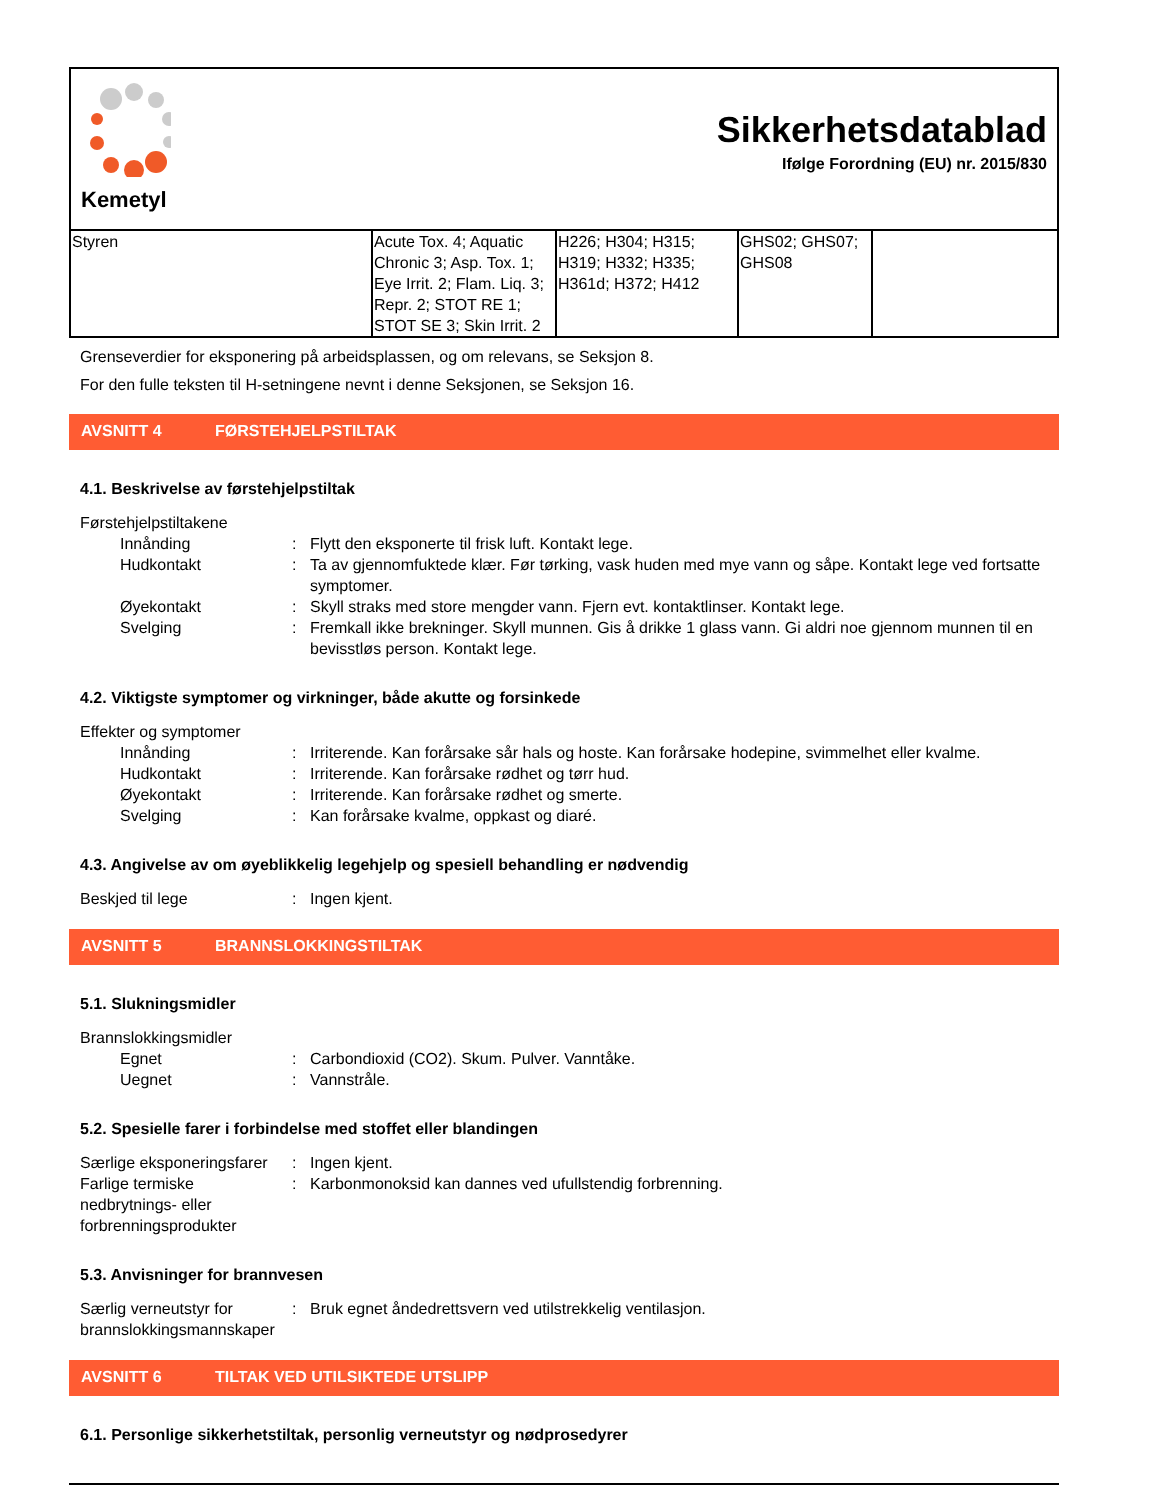Kemetyl
Sikkerhetsdatablad
Ifølge Forordning (EU) nr. 2015/830
| Styren | Acute Tox. 4; Aquatic Chronic 3; Asp. Tox. 1; Eye Irrit. 2; Flam. Liq. 3; Repr. 2; STOT RE 1; STOT SE 3; Skin Irrit. 2 | H226; H304; H315; H319; H332; H335; H361d; H372; H412 | GHS02; GHS07; GHS08 | |
Grenseverdier for eksponering på arbeidsplassen, og om relevans, se Seksjon 8.
For den fulle teksten til H-setningene nevnt i denne Seksjonen, se Seksjon 16.
AVSNITT 4 FØRSTEHJELPSTILTAK
4.1. Beskrivelse av førstehjelpstiltak
Førstehjelpstiltakene
Innånding : Flytt den eksponerte til frisk luft. Kontakt lege.
Hudkontakt : Ta av gjennomfuktede klær. Før tørking, vask huden med mye vann og såpe. Kontakt lege ved fortsatte symptomer.
Øyekontakt : Skyll straks med store mengder vann. Fjern evt. kontaktlinser. Kontakt lege.
Svelging : Fremkall ikke brekninger. Skyll munnen. Gis å drikke 1 glass vann. Gi aldri noe gjennom munnen til en bevisstløs person. Kontakt lege.
4.2. Viktigste symptomer og virkninger, både akutte og forsinkede
Effekter og symptomer
Innånding : Irriterende. Kan forårsake sår hals og hoste. Kan forårsake hodepine, svimmelhet eller kvalme.
Hudkontakt : Irriterende. Kan forårsake rødhet og tørr hud.
Øyekontakt : Irriterende. Kan forårsake rødhet og smerte.
Svelging : Kan forårsake kvalme, oppkast og diaré.
4.3. Angivelse av om øyeblikkelig legehjelp og spesiell behandling er nødvendig
Beskjed til lege : Ingen kjent.
AVSNITT 5 BRANNSLOKKINGSTILTAK
5.1. Slukningsmidler
Brannslokkingsmidler
Egnet : Carbondioxid (CO2). Skum. Pulver. Vanntåke.
Uegnet : Vannstråle.
5.2. Spesielle farer i forbindelse med stoffet eller blandingen
Særlige eksponeringsfarer
: Ingen kjent.
Farlige termiske nedbrytnings- eller forbrenningsprodukter
: Karbonmonoksid kan dannes ved ufullstendig forbrenning.
5.3. Anvisninger for brannvesen
Særlig verneutstyr for brannslokkingsmannskaper
: Bruk egnet åndedrettsvern ved utilstrekkelig ventilasjon.
AVSNITT 6 TILTAK VED UTILSIKTEDE UTSLIPP
6.1. Personlige sikkerhetstiltak, personlig verneutstyr og nødprosedyrer